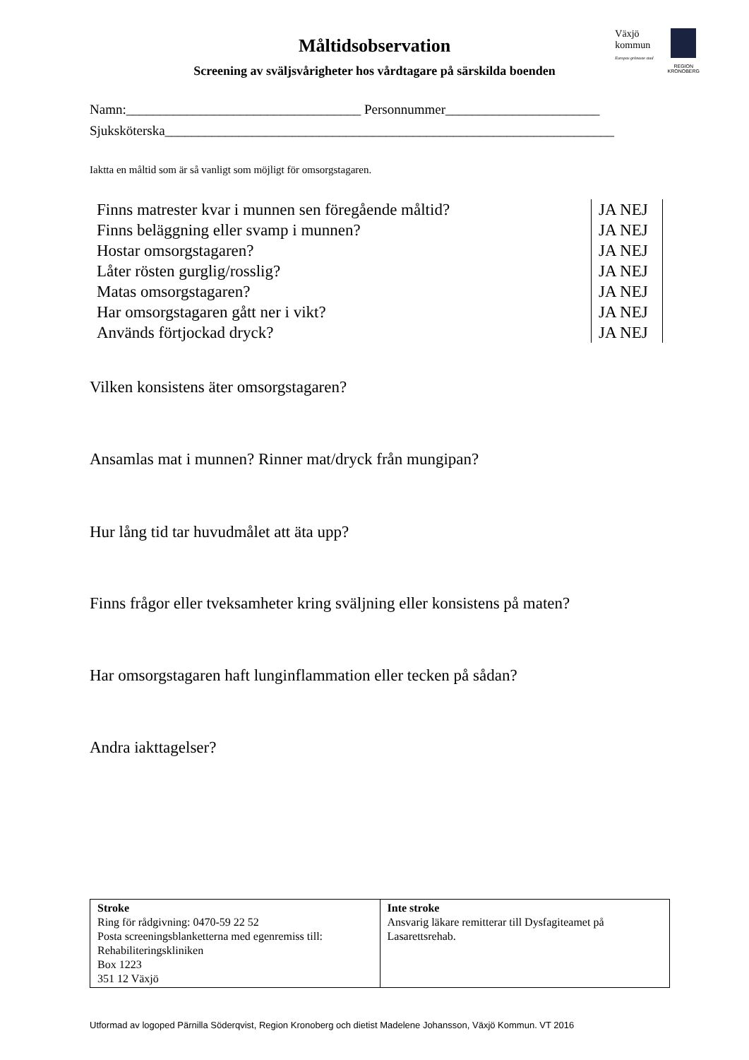Måltidsobservation
Screening av sväljsvårigheter hos vårdtagare på särskilda boenden
Växjö
kommun
Europas grönaste stad
REGION
KRONOBERG
Namn:___________________________________ Personnummer_______________________
Sjuksköterska___________________________________________________________________
Iaktta en måltid som är så vanligt som möjligt för omsorgstagaren.
| Finns matrester kvar i munnen sen föregående måltid? | JA NEJ |
| Finns beläggning eller svamp i munnen? | JA NEJ |
| Hostar omsorgstagaren? | JA NEJ |
| Låter rösten gurglig/rosslig? | JA NEJ |
| Matas omsorgstagaren? | JA NEJ |
| Har omsorgstagaren gått ner i vikt? | JA NEJ |
| Används förtjockad dryck? | JA NEJ |
Vilken konsistens äter omsorgstagaren?
Ansamlas mat i munnen? Rinner mat/dryck från mungipan?
Hur lång tid tar huvudmålet att äta upp?
Finns frågor eller tveksamheter kring sväljning eller konsistens på maten?
Har omsorgstagaren haft lunginflammation eller tecken på sådan?
Andra iakttagelser?
| Stroke Ring för rådgivning: 0470-59 22 52 Posta screeningsblanketterna med egenremiss till: Rehabiliteringskliniken Box 1223 351 12 Växjö | Inte stroke Ansvarig läkare remitterar till Dysfagiteamet på Lasarettsrehab. |
Utformad av logoped Pärnilla Söderqvist, Region Kronoberg och dietist Madelene Johansson, Växjö Kommun. VT 2016